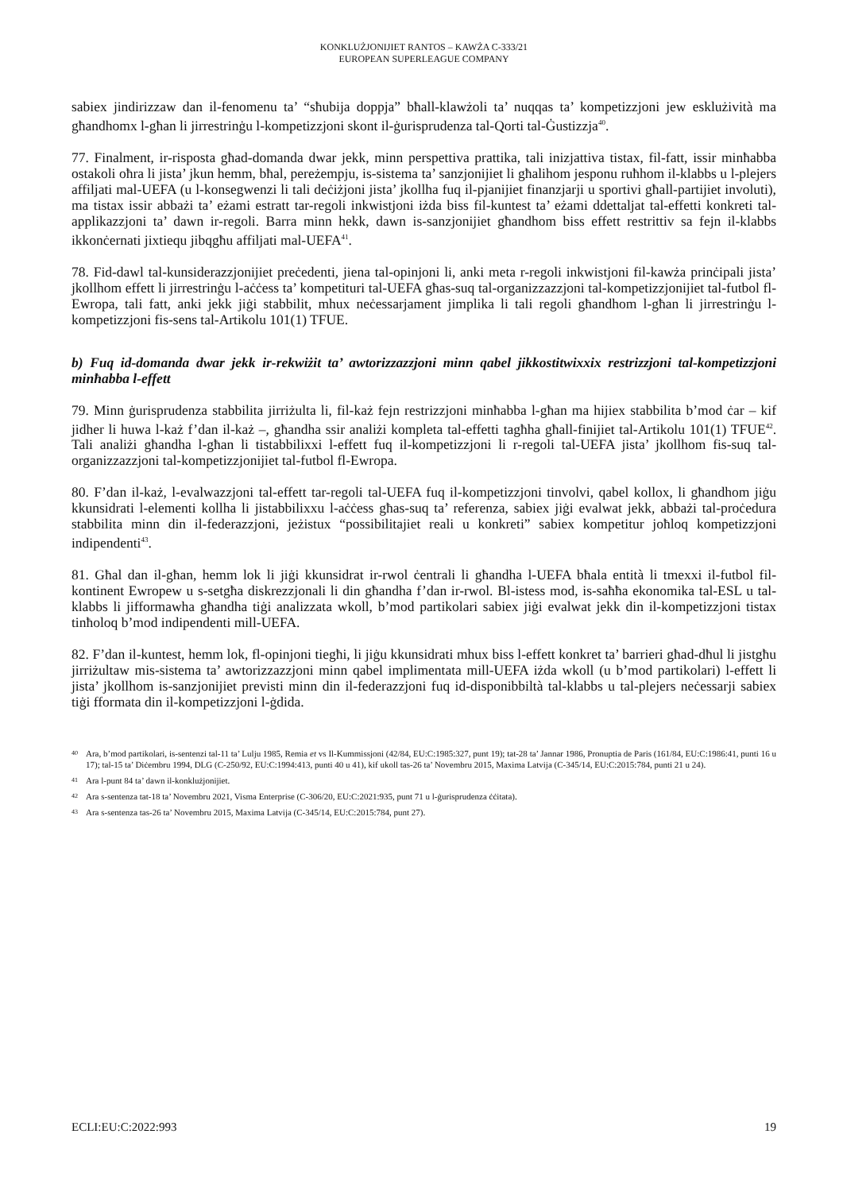KONKLUŻJONIJIET RANTOS – KAWŻA C-333/21
EUROPEAN SUPERLEAGUE COMPANY
sabiex jindirizzaw dan il-fenomenu ta’ “sħubija doppja” bħall-klawżoli ta’ nuqqas ta’ kompetizzjoni jew esklużività ma għandhomx l-għan li jirrestrinġu l-kompetizzjoni skont il-ġurisprudenza tal-Qorti tal-Ġustizzja<sup>40</sup>.
77. Finalment, ir-risposta għad-domanda dwar jekk, minn perspettiva prattika, tali inizjattiva tistax, fil-fatt, issir minħabba ostakoli oħra li jista’ jkun hemm, bħal, pereżempju, is-sistema ta’ sanzjonijiet li għalihom jesponu ruħhom il-klabbs u l-plejers affiljati mal-UEFA (u l-konsegwenzi li tali deċiżjoni jista’ jkollha fuq il-pjanijiet finanzjarji u sportivi għall-partijiet involuti), ma tistax issir abbażi ta’ eżami estratt tar-regoli inkwistjoni iżda biss fil-kuntest ta’ eżami ddettaljat tal-effetti konkreti tal-applikazzjoni ta’ dawn ir-regoli. Barra minn hekk, dawn is-sanzjonijiet għandhom biss effett restrittiv sa fejn il-klabbs ikkonċernati jixtiequ jibqgħu affiljati mal-UEFA<sup>41</sup>.
78. Fid-dawl tal-kunsiderazzjonijiet preċedenti, jiena tal-opinjoni li, anki meta r-regoli inkwistjoni fil-kawża prinċipali jista’ jkollhom effett li jirrestrinġu l-aċċess ta’ kompetituri tal-UEFA għas-suq tal-organizzazzjoni tal-kompetizzjonijiet tal-futbol fl-Ewropa, tali fatt, anki jekk jiġi stabbilit, mhux neċessarjament jimplika li tali regoli għandhom l-għan li jirrestrinġu l-kompetizzjoni fis-sens tal-Artikolu 101(1) TFUE.
b) Fuq id-domanda dwar jekk ir-rekwiżit ta’ awtorizzazzjoni minn qabel jikkostitwixxix restrizzjoni tal-kompetizzjoni minħabba l-effett
79. Minn ġurisprudenza stabbilita jirriżulta li, fil-każ fejn restrizzjoni minħabba l-għan ma hijiex stabbilita b’mod ċar – kif jidher li huwa l-każ f’dan il-każ –, għandha ssir analiżi kompleta tal-effetti tagħha għall-finijiet tal-Artikolu 101(1) TFUE<sup>42</sup>. Tali analiżi għandha l-għan li tistabbilixxi l-effett fuq il-kompetizzjoni li r-regoli tal-UEFA jista’ jkollhom fis-suq tal-organizzazzjoni tal-kompetizzjonijiet tal-futbol fl-Ewropa.
80. F’dan il-każ, l-evalwazzjoni tal-effett tar-regoli tal-UEFA fuq il-kompetizzjoni tinvolvi, qabel kollox, li għandhom jiġu kkunsidrati l-elementi kollha li jistabbilixxu l-aċċess għas-suq ta’ referenza, sabiex jiġi evalwat jekk, abbażi tal-proċedura stabbilita minn din il-federazzjoni, jeżistux “possibilitajiet reali u konkreti” sabiex kompetitur joħloq kompetizzjoni indipendenti<sup>43</sup>.
81. Għal dan il-għan, hemm lok li jiġi kkunsidrat ir-rwol ċentrali li għandha l-UEFA bħala entità li tmexxi il-futbol fil-kontinent Ewropew u s-setgħa diskrezzjonali li din għandha f’dan ir-rwol. Bl-istess mod, is-saħħa ekonomika tal-ESL u tal-klabbs li jifformawha għandha tiġi analizzata wkoll, b’mod partikolari sabiex jiġi evalwat jekk din il-kompetizzjoni tistax tinħoloq b’mod indipendenti mill-UEFA.
82. F’dan il-kuntest, hemm lok, fl-opinjoni tiegħi, li jiġu kkunsidrati mhux biss l-effett konkret ta’ barrieri għad-dħul li jistgħu jirriżultaw mis-sistema ta’ awtorizzazzjoni minn qabel implimentata mill-UEFA iżda wkoll (u b’mod partikolari) l-effett li jista’ jkollhom is-sanzjonijiet previsti minn din il-federazzjoni fuq id-disponibbiltà tal-klabbs u tal-plejers neċessarji sabiex tiġi fformata din il-kompetizzjoni l-ġdida.
40
Ara, b’mod partikolari, is-sentenzi tal-11 ta’ Lulju 1985, Remia et vs Il-Kummissjoni (42/84, EU:C:1985:327, punt 19); tat-28 ta’ Jannar 1986, Pronuptia de Paris (161/84, EU:C:1986:41, punti 16 u 17); tal-15 ta’ Diċembru 1994, DLG (C-250/92, EU:C:1994:413, punti 40 u 41), kif ukoll tas-26 ta’ Novembru 2015, Maxima Latvija (C-345/14, EU:C:2015:784, punti 21 u 24).
41 Ara l-punt 84 ta’ dawn il-konklużjonijiet.
42 Ara s-sentenza tat-18 ta’ Novembru 2021, Visma Enterprise (C-306/20, EU:C:2021:935, punt 71 u l-ġurisprudenza ċċitata).
43 Ara s-sentenza tas-26 ta’ Novembru 2015, Maxima Latvija (C-345/14, EU:C:2015:784, punt 27).
ECLI:EU:C:2022:993 19